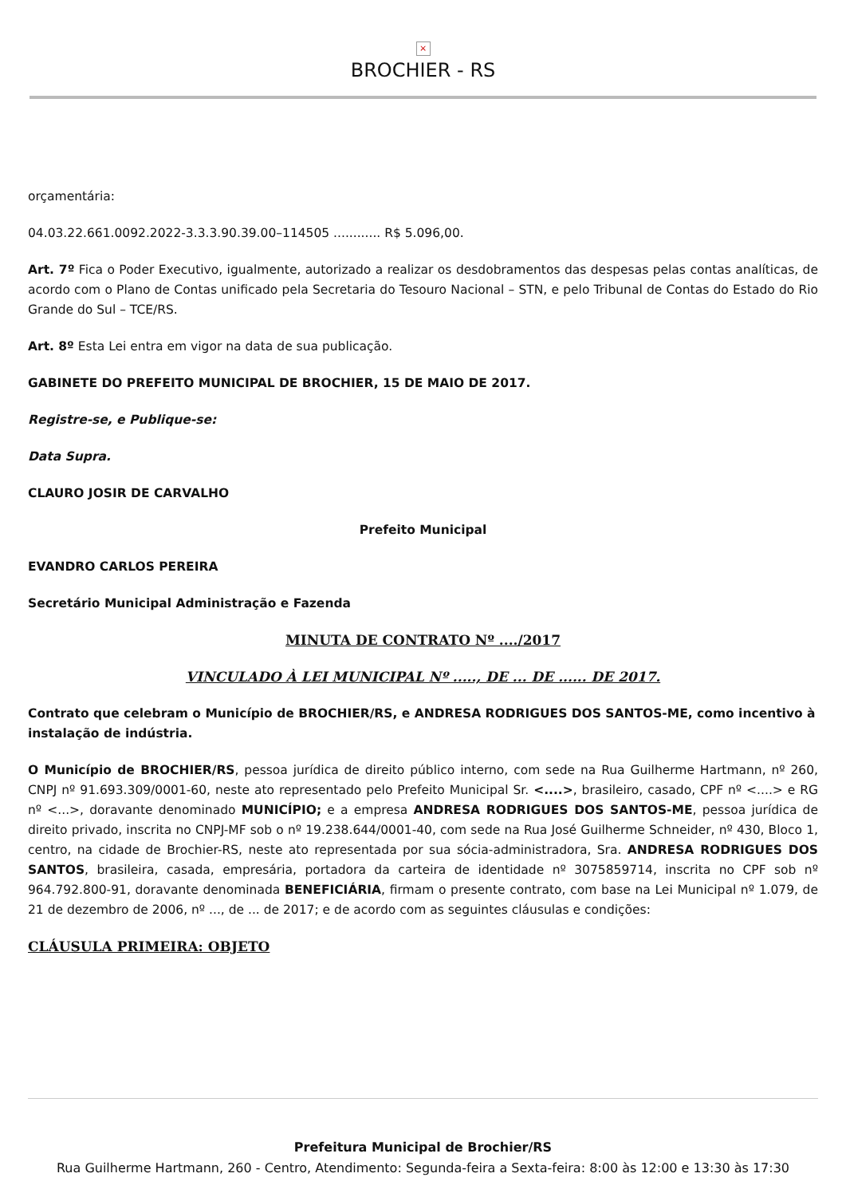×
BROCHIER - RS
orçamentária:
04.03.22.661.0092.2022-3.3.3.90.39.00–114505 ............ R$ 5.096,00.
Art. 7º Fica o Poder Executivo, igualmente, autorizado a realizar os desdobramentos das despesas pelas contas analíticas, de acordo com o Plano de Contas unificado pela Secretaria do Tesouro Nacional – STN, e pelo Tribunal de Contas do Estado do Rio Grande do Sul – TCE/RS.
Art. 8º Esta Lei entra em vigor na data de sua publicação.
GABINETE DO PREFEITO MUNICIPAL DE BROCHIER, 15 DE MAIO DE 2017.
Registre-se, e Publique-se:
Data Supra.
CLAURO JOSIR DE CARVALHO
Prefeito Municipal
EVANDRO CARLOS PEREIRA
Secretário Municipal Administração e Fazenda
MINUTA DE CONTRATO Nº ..../2017
VINCULADO À LEI MUNICIPAL Nº ....., DE ... DE ...... DE 2017.
Contrato que celebram o Município de BROCHIER/RS, e ANDRESA RODRIGUES DOS SANTOS-ME, como incentivo à instalação de indústria.
O Município de BROCHIER/RS, pessoa jurídica de direito público interno, com sede na Rua Guilherme Hartmann, nº 260, CNPJ nº 91.693.309/0001-60, neste ato representado pelo Prefeito Municipal Sr. <....>, brasileiro, casado, CPF nº <....> e RG nº <...>, doravante denominado MUNICÍPIO; e a empresa ANDRESA RODRIGUES DOS SANTOS-ME, pessoa jurídica de direito privado, inscrita no CNPJ-MF sob o nº 19.238.644/0001-40, com sede na Rua José Guilherme Schneider, nº 430, Bloco 1, centro, na cidade de Brochier-RS, neste ato representada por sua sócia-administradora, Sra. ANDRESA RODRIGUES DOS SANTOS, brasileira, casada, empresária, portadora da carteira de identidade nº 3075859714, inscrita no CPF sob nº 964.792.800-91, doravante denominada BENEFICIÁRIA, firmam o presente contrato, com base na Lei Municipal nº 1.079, de 21 de dezembro de 2006, nº ..., de ... de 2017; e de acordo com as seguintes cláusulas e condições:
CLÁUSULA PRIMEIRA: OBJETO
Prefeitura Municipal de Brochier/RS
Rua Guilherme Hartmann, 260 - Centro, Atendimento: Segunda-feira a Sexta-feira: 8:00 às 12:00 e 13:30 às 17:30